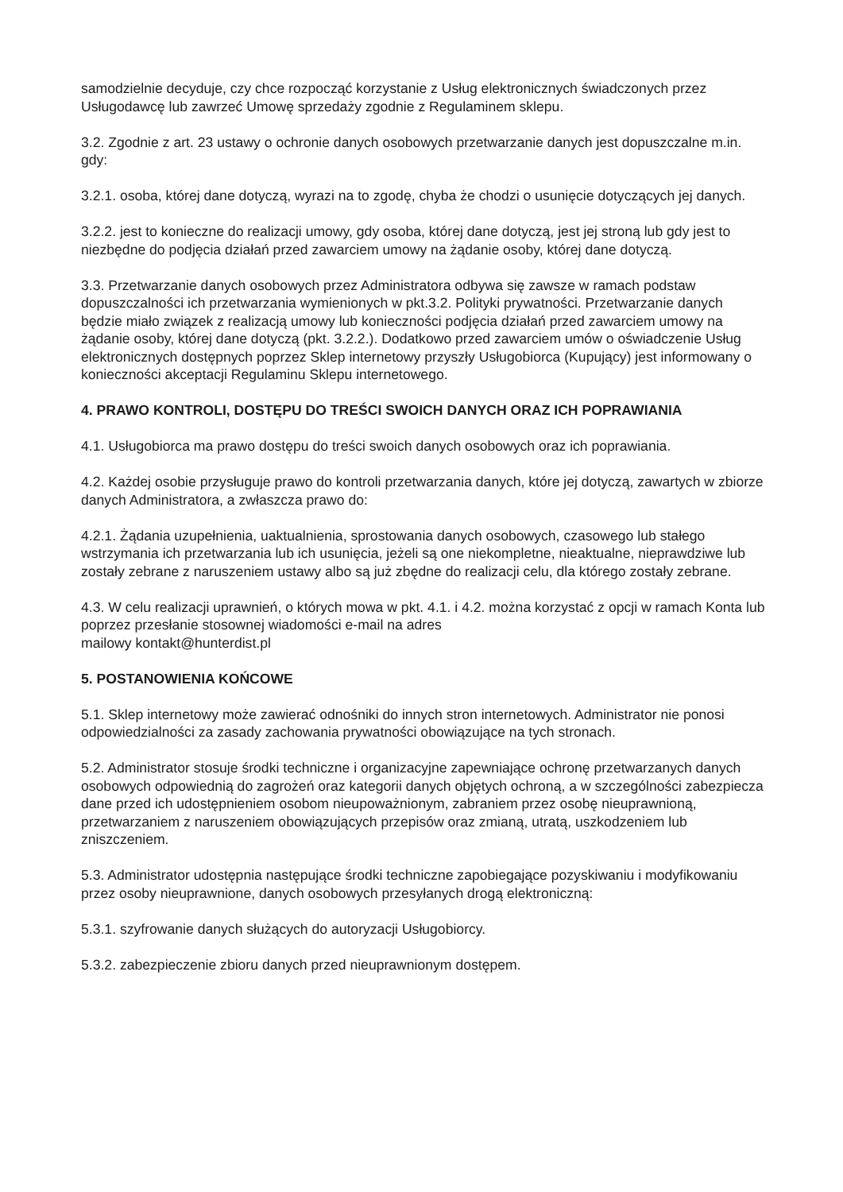samodzielnie decyduje, czy chce rozpocząć korzystanie z Usług elektronicznych świadczonych przez Usługodawcę lub zawrzeć Umowę sprzedaży zgodnie z Regulaminem sklepu.
3.2. Zgodnie z art. 23 ustawy o ochronie danych osobowych przetwarzanie danych jest dopuszczalne m.in. gdy:
3.2.1. osoba, której dane dotyczą, wyrazi na to zgodę, chyba że chodzi o usunięcie dotyczących jej danych.
3.2.2. jest to konieczne do realizacji umowy, gdy osoba, której dane dotyczą, jest jej stroną lub gdy jest to niezbędne do podjęcia działań przed zawarciem umowy na żądanie osoby, której dane dotyczą.
3.3. Przetwarzanie danych osobowych przez Administratora odbywa się zawsze w ramach podstaw dopuszczalności ich przetwarzania wymienionych w pkt.3.2. Polityki prywatności. Przetwarzanie danych będzie miało związek z realizacją umowy lub konieczności podjęcia działań przed zawarciem umowy na żądanie osoby, której dane dotyczą (pkt. 3.2.2.). Dodatkowo przed zawarciem umów o oświadczenie Usług elektronicznych dostępnych poprzez Sklep internetowy przyszły Usługobiorca (Kupujący) jest informowany o konieczności akceptacji Regulaminu Sklepu internetowego.
4. PRAWO KONTROLI, DOSTĘPU DO TREŚCI SWOICH DANYCH ORAZ ICH POPRAWIANIA
4.1. Usługobiorca ma prawo dostępu do treści swoich danych osobowych oraz ich poprawiania.
4.2. Każdej osobie przysługuje prawo do kontroli przetwarzania danych, które jej dotyczą, zawartych w zbiorze danych Administratora, a zwłaszcza prawo do:
4.2.1. Żądania uzupełnienia, uaktualnienia, sprostowania danych osobowych, czasowego lub stałego wstrzymania ich przetwarzania lub ich usunięcia, jeżeli są one niekompletne, nieaktualne, nieprawdziwe lub zostały zebrane z naruszeniem ustawy albo są już zbędne do realizacji celu, dla którego zostały zebrane.
4.3. W celu realizacji uprawnień, o których mowa w pkt. 4.1. i 4.2. można korzystać z opcji w ramach Konta lub poprzez przesłanie stosownej wiadomości e-mail na adres
mailowy kontakt@hunterdist.pl
5. POSTANOWIENIA KOŃCOWE
5.1. Sklep internetowy może zawierać odnośniki do innych stron internetowych. Administrator nie ponosi odpowiedzialności za zasady zachowania prywatności obowiązujące na tych stronach.
5.2. Administrator stosuje środki techniczne i organizacyjne zapewniające ochronę przetwarzanych danych osobowych odpowiednią do zagrożeń oraz kategorii danych objętych ochroną, a w szczególności zabezpiecza dane przed ich udostępnieniem osobom nieupoważnionym, zabraniem przez osobę nieuprawnioną, przetwarzaniem z naruszeniem obowiązujących przepisów oraz zmianą, utratą, uszkodzeniem lub zniszczeniem.
5.3. Administrator udostępnia następujące środki techniczne zapobiegające pozyskiwaniu i modyfikowaniu przez osoby nieuprawnione, danych osobowych przesyłanych drogą elektroniczną:
5.3.1. szyfrowanie danych służących do autoryzacji Usługobiorcy.
5.3.2. zabezpieczenie zbioru danych przed nieuprawnionym dostępem.